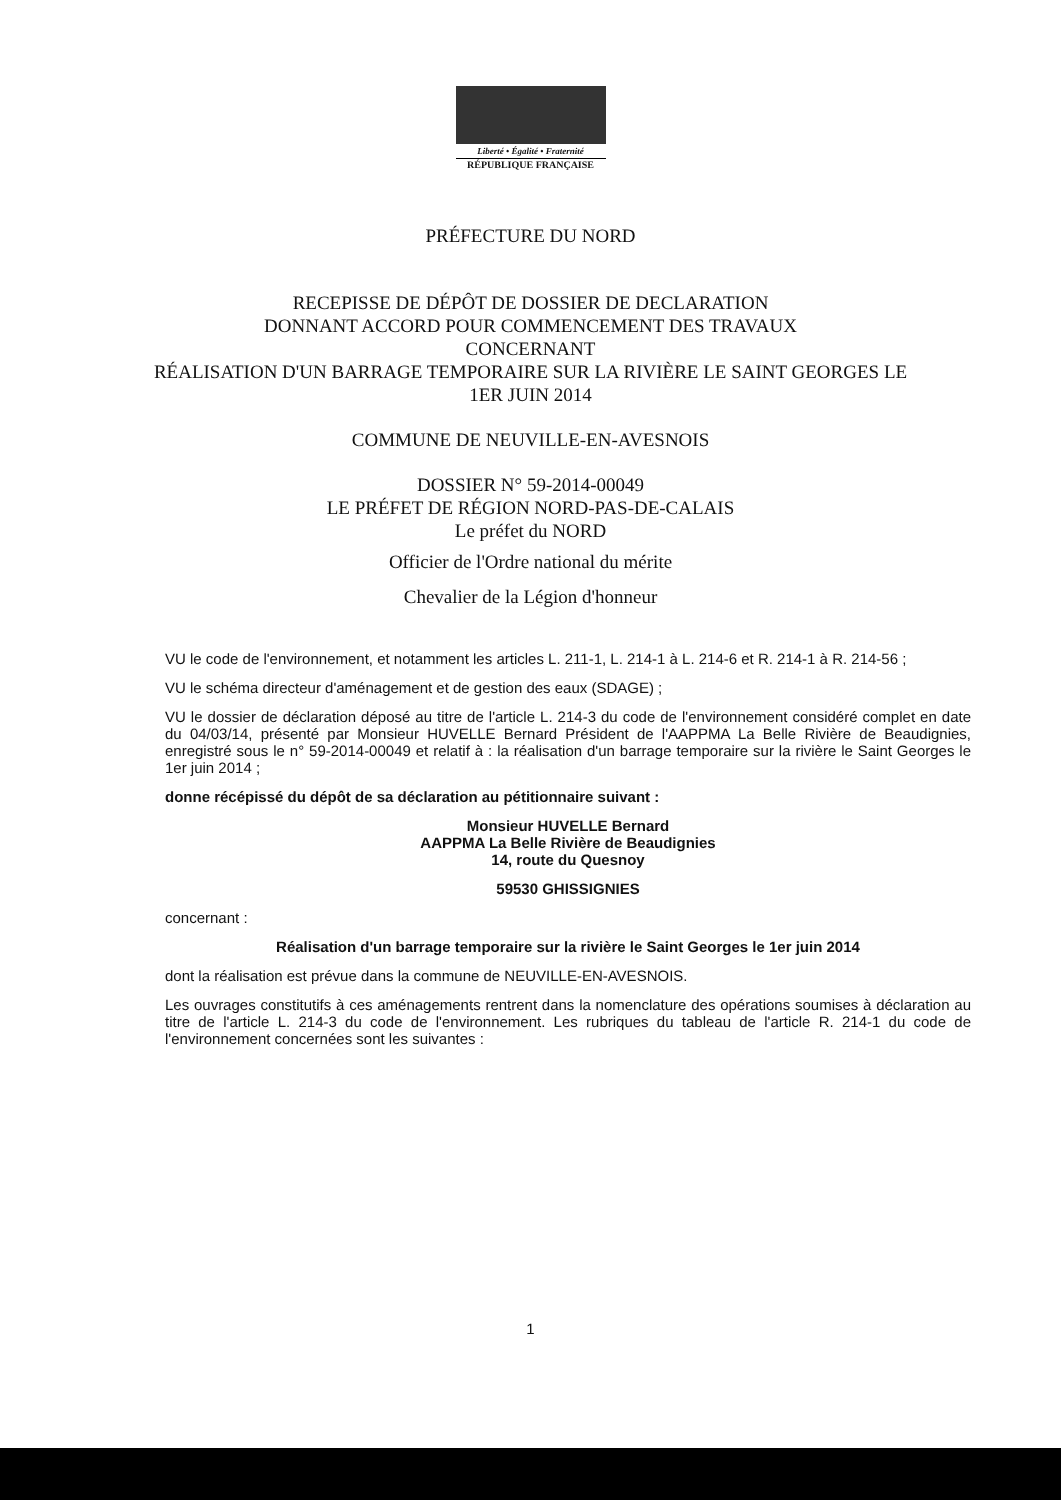Liberté • Égalité • Fraternité
RÉPUBLIQUE FRANÇAISE
PRÉFECTURE DU NORD
RECEPISSE DE DÉPÔT DE DOSSIER DE DECLARATION
DONNANT ACCORD POUR COMMENCEMENT DES TRAVAUX
CONCERNANT
RÉALISATION D'UN BARRAGE TEMPORAIRE SUR LA RIVIÈRE LE SAINT GEORGES LE
1ER JUIN 2014
COMMUNE DE NEUVILLE-EN-AVESNOIS
DOSSIER N° 59-2014-00049
LE PRÉFET DE RÉGION NORD-PAS-DE-CALAIS
Le préfet du NORD
Officier de l'Ordre national du mérite
Chevalier de la Légion d'honneur
VU le code de l'environnement, et notamment les articles L. 211-1, L. 214-1 à L. 214-6 et R. 214-1 à R. 214-56 ;
VU le schéma directeur d'aménagement et de gestion des eaux (SDAGE) ;
VU le dossier de déclaration déposé au titre de l'article L. 214-3 du code de l'environnement considéré complet en date du 04/03/14, présenté par Monsieur HUVELLE Bernard Président de l'AAPPMA La Belle Rivière de Beaudignies, enregistré sous le n° 59-2014-00049 et relatif à : la réalisation d'un barrage temporaire sur la rivière le Saint Georges le 1er juin 2014 ;
donne récépissé du dépôt de sa déclaration au pétitionnaire suivant :
Monsieur HUVELLE Bernard
AAPPMA La Belle Rivière de Beaudignies
14, route du Quesnoy
59530 GHISSIGNIES
concernant :
Réalisation d'un barrage temporaire sur la rivière le Saint Georges le 1er juin 2014
dont la réalisation est prévue dans la commune de NEUVILLE-EN-AVESNOIS.
Les ouvrages constitutifs à ces aménagements rentrent dans la nomenclature des opérations soumises à déclaration au titre de l'article L. 214-3 du code de l'environnement. Les rubriques du tableau de l'article R. 214-1 du code de l'environnement concernées sont les suivantes :
1